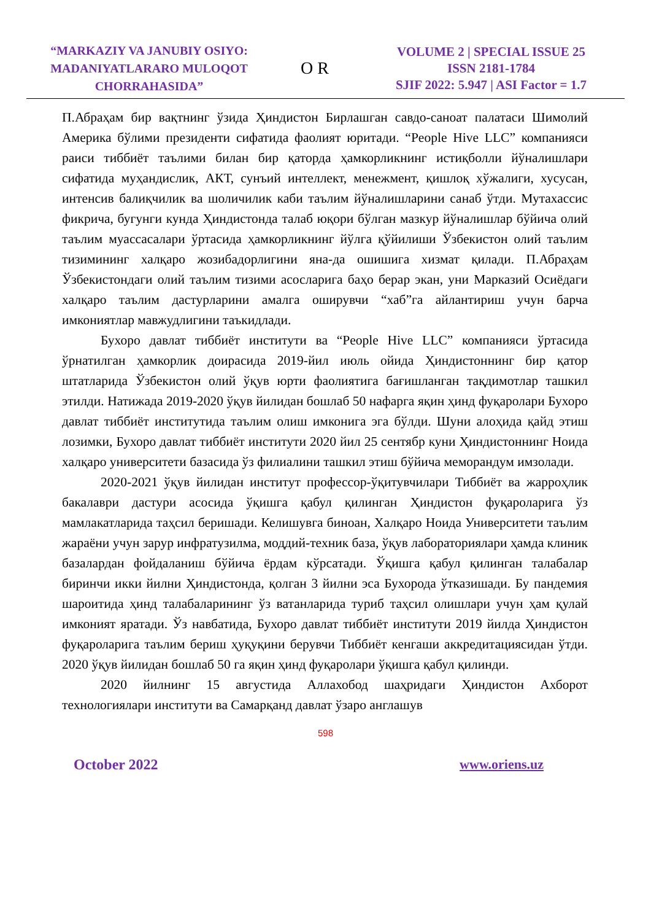“MARKAZIY VA JANUBIY OSIYO:
MADANIYATLARARO MULOQOT
CHORRAHASIDA”
O R
VOLUME 2 | SPECIAL ISSUE 25
ISSN 2181-1784
SJIF 2022: 5.947 | ASI Factor = 1.7
П.Абраҳам бир вақтнинг ўзида Ҳиндистон Бирлашган савдо-саноат палатаси Шимолий Америка бўлими президенти сифатида фаолият юритади. “People Hive LLC” компанияси раиси тиббиёт таълими билан бир қаторда ҳамкорликнинг истиқболли йўналишлари сифатида муҳандислик, АКТ, сунъий интеллект, менежмент, қишлоқ хўжалиги, хусусан, интенсив балиқчилик ва шоличилик каби таълим йўналишларини санаб ўтди. Мутахассис фикрича, бугунги кунда Ҳиндистонда талаб юқори бўлган мазкур йўналишлар бўйича олий таълим муассасалари ўртасида ҳамкорликнинг йўлга қўйилиши Ўзбекистон олий таълим тизимининг халқаро жозибадорлигини яна-да ошишига хизмат қилади. П.Абраҳам Ўзбекистондаги олий таълим тизими асосларига баҳо берар экан, уни Марказий Осиёдаги халқаро таълим дастурларини амалга оширувчи “хаб”га айлантириш учун барча имкониятлар мавжудлигини таъкидлади.
Бухоро давлат тиббиёт институти ва “People Hive LLC” компанияси ўртасида ўрнатилган ҳамкорлик доирасида 2019-йил июль ойида Ҳиндистоннинг бир қатор штатларида Ўзбекистон олий ўқув юрти фаолиятига бағишланган тақдимотлар ташкил этилди. Натижада 2019-2020 ўқув йилидан бошлаб 50 нафарга яқин ҳинд фуқаролари Бухоро давлат тиббиёт институтида таълим олиш имконига эга бўлди. Шуни алоҳида қайд этиш лозимки, Бухоро давлат тиббиёт институти 2020 йил 25 сентябр куни Ҳиндистоннинг Ноида халқаро университети базасида ўз филиалини ташкил этиш бўйича меморандум имзолади.
2020-2021 ўқув йилидан институт профессор-ўқитувчилари Тиббиёт ва жарроҳлик бакалаври дастури асосида ўқишга қабул қилинган Ҳиндистон фуқароларига ўз мамлакатларида таҳсил беришади. Келишувга биноан, Халқаро Ноида Университети таълим жараёни учун зарур инфратузилма, моддий-техник база, ўқув лабораториялари ҳамда клиник базалардан фойдаланиш бўйича ёрдам кўрсатади. Ўқишга қабул қилинган талабалар биринчи икки йилни Ҳиндистонда, қолган 3 йилни эса Бухорода ўтказишади. Бу пандемия шароитида ҳинд талабаларининг ўз ватанларида туриб таҳсил олишлари учун ҳам қулай имконият яратади. Ўз навбатида, Бухоро давлат тиббиёт институти 2019 йилда Ҳиндистон фуқароларига таълим бериш ҳуқуқини берувчи Тиббиёт кенгаши аккредитациясидан ўтди. 2020 ўқув йилидан бошлаб 50 га яқин ҳинд фуқаролари ўқишга қабул қилинди.
2020 йилнинг 15 августида Аллахобод шаҳридаги Ҳиндистон Ахборот технологиялари институти ва Самарқанд давлат ўзаро англашув
598
October 2022 www.oriens.uz